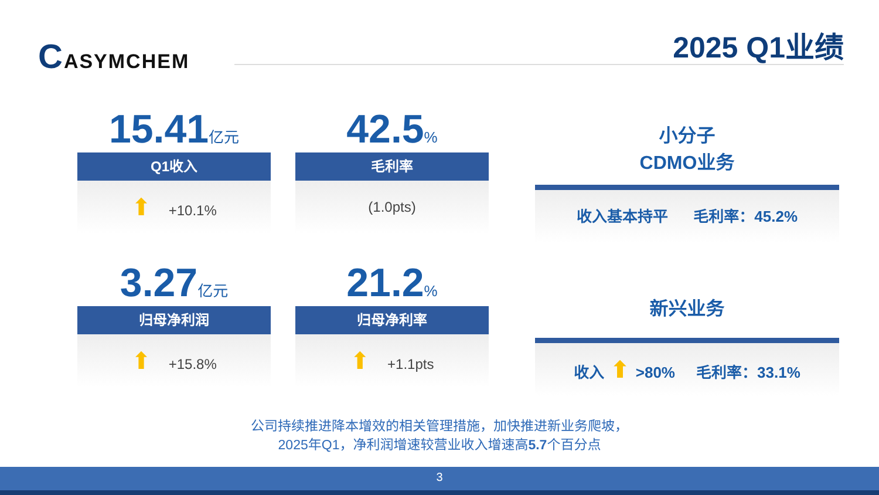CASYMCHEM 2025 Q1业绩
15.41亿元
Q1收入
⬆ +10.1%
42.5%
毛利率
(1.0pts)
3.27亿元
归母净利润
⬆ +15.8%
21.2%
归母净利率
⬆ +1.1pts
小分子
CDMO业务
收入基本持平 毛利率：45.2%
新兴业务
收入 ⬆ >80% 毛利率：33.1%
公司持续推进降本增效的相关管理措施，加快推进新业务爬坡，
2025年Q1，净利润增速较营业收入增速高5.7个百分点
3